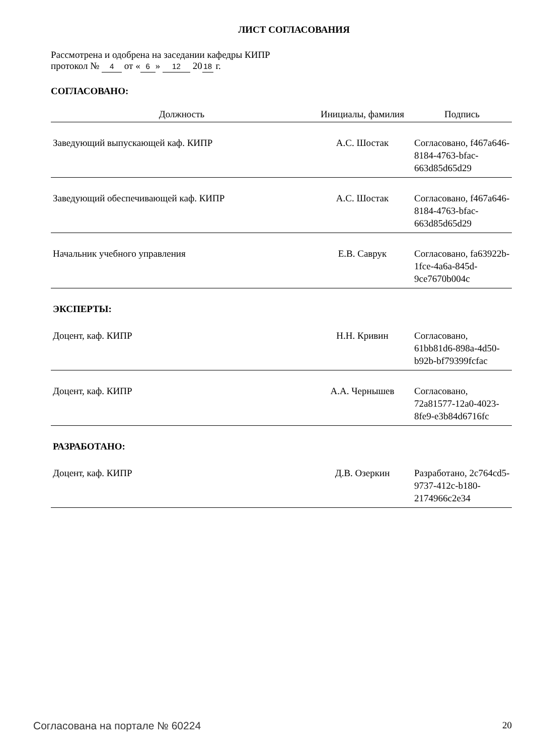ЛИСТ СОГЛАСОВАНИЯ
Рассмотрена и одобрена на заседании кафедры КИПР
протокол № 4 от « 6 » 12 20 18 г.
СОГЛАСОВАНО:
| Должность | Инициалы, фамилия | Подпись |
| --- | --- | --- |
| Заведующий выпускающей каф. КИПР | А.С. Шостак | Согласовано, f467a646-8184-4763-bfac-663d85d65d29 |
| Заведующий обеспечивающей каф. КИПР | А.С. Шостак | Согласовано, f467a646-8184-4763-bfac-663d85d65d29 |
| Начальник учебного управления | Е.В. Саврук | Согласовано, fa63922b-1fce-4a6a-845d-9ce7670b004c |
| ЭКСПЕРТЫ: | | |
| Доцент, каф. КИПР | Н.Н. Кривин | Согласовано, 61bb81d6-898a-4d50-b92b-bf79399fcfac |
| Доцент, каф. КИПР | А.А. Чернышев | Согласовано, 72a81577-12a0-4023-8fe9-e3b84d6716fc |
| РАЗРАБОТАНО: | | |
| Доцент, каф. КИПР | Д.В. Озеркин | Разработано, 2c764cd5-9737-412c-b180-2174966c2e34 |
Согласована на портале № 60224 20